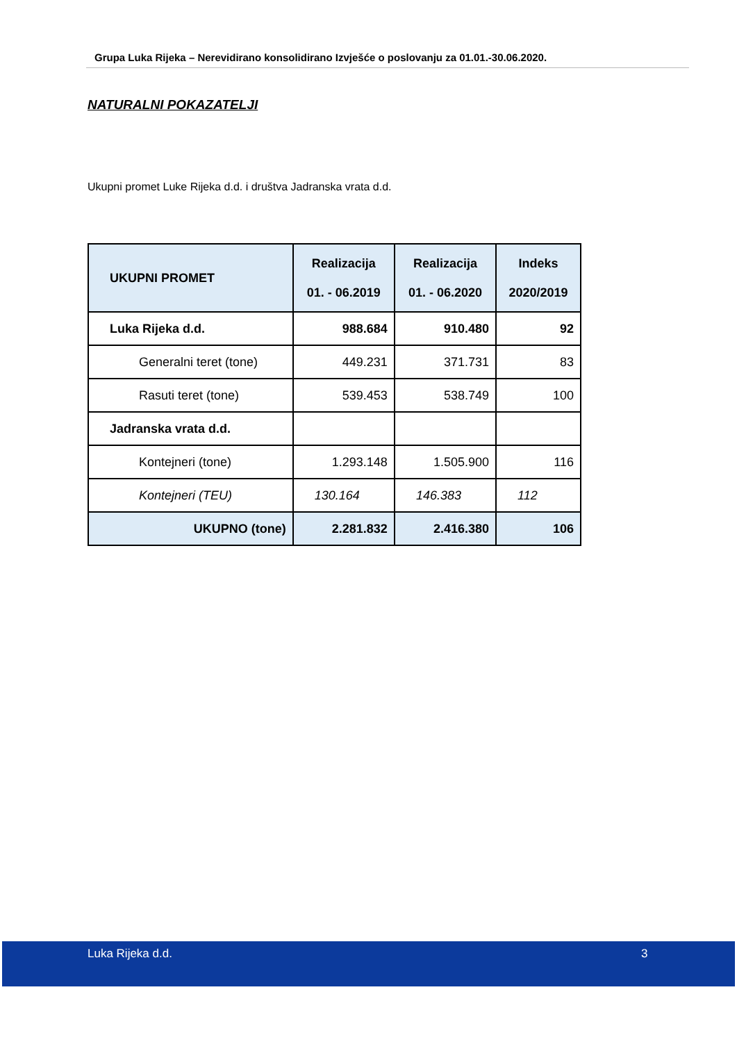Grupa Luka Rijeka – Nerevidirano konsolidirano Izvješće o poslovanju za 01.01.-30.06.2020.
NATURALNI POKAZATELJI
Ukupni promet Luke Rijeka d.d. i društva Jadranska vrata d.d.
| UKUPNI PROMET | Realizacija 01. - 06.2019 | Realizacija 01. - 06.2020 | Indeks 2020/2019 |
| --- | --- | --- | --- |
| Luka Rijeka d.d. | 988.684 | 910.480 | 92 |
| Generalni teret (tone) | 449.231 | 371.731 | 83 |
| Rasuti teret (tone) | 539.453 | 538.749 | 100 |
| Jadranska vrata d.d. | | | |
| Kontejneri (tone) | 1.293.148 | 1.505.900 | 116 |
| Kontejneri (TEU) | 130.164 | 146.383 | 112 |
| UKUPNO (tone) | 2.281.832 | 2.416.380 | 106 |
Luka Rijeka d.d. 3